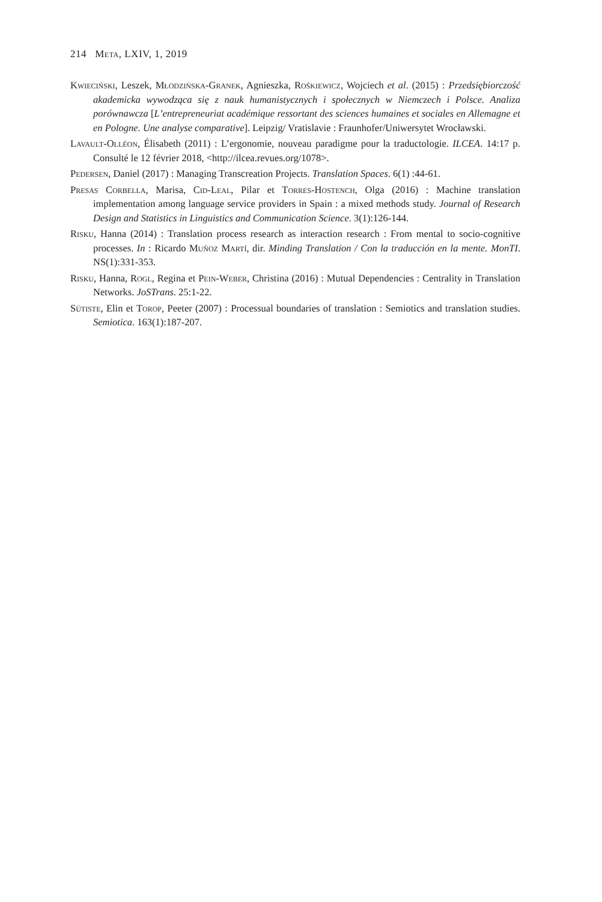214 Meta, LXIV, 1, 2019
Kwieciński, Leszek, Młodzińska-Granek, Agnieszka, Rośkiewicz, Wojciech et al. (2015) : Przedsiębiorczość akademicka wywodząca się z nauk humanistycznych i społecznych w Niemczech i Polsce. Analiza porównawcza [L’entrepreneuriat académique ressortant des sciences humaines et sociales en Allemagne et en Pologne. Une analyse comparative]. Leipzig/ Vratislavie : Fraunhofer/Uniwersytet Wrocławski.
Lavault-Olléon, Élisabeth (2011) : L’ergonomie, nouveau paradigme pour la traductologie. ILCEA. 14:17 p. Consulté le 12 février 2018, <http://ilcea.revues.org/1078>.
Pedersen, Daniel (2017) : Managing Transcreation Projects. Translation Spaces. 6(1) :44-61.
Presas Corbella, Marisa, Cid-Leal, Pilar et Torres-Hostench, Olga (2016) : Machine translation implementation among language service providers in Spain : a mixed methods study. Journal of Research Design and Statistics in Linguistics and Communication Science. 3(1):126-144.
Risku, Hanna (2014) : Translation process research as interaction research : From mental to socio-cognitive processes. In : Ricardo Muñoz Martí, dir. Minding Translation / Con la traducción en la mente. MonTI. NS(1):331-353.
Risku, Hanna, Rogl, Regina et Pein-Weber, Christina (2016) : Mutual Dependencies : Centrality in Translation Networks. JoSTrans. 25:1-22.
Sütiste, Elin et Torop, Peeter (2007) : Processual boundaries of translation : Semiotics and translation studies. Semiotica. 163(1):187-207.